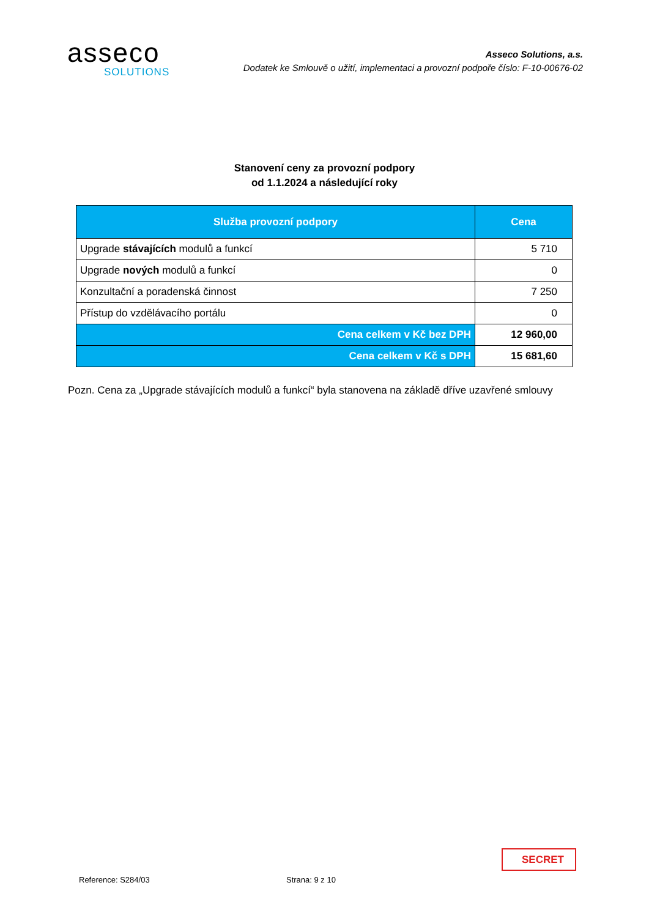asseco
SOLUTIONS
Asseco Solutions, a.s.
Dodatek ke Smlouvě o užití, implementaci a provozní podpoře číslo: F-10-00676-02
Stanovení ceny za provozní podpory
od 1.1.2024 a následující roky
| Služba provozní podpory | Cena |
| --- | --- |
| Upgrade stávajících modulů a funkcí | 5 710 |
| Upgrade nových modulů a funkcí | 0 |
| Konzultační a poradenská činnost | 7 250 |
| Přístup do vzdělávacího portálu | 0 |
| Cena celkem v Kč bez DPH | 12 960,00 |
| Cena celkem v Kč s DPH | 15 681,60 |
Pozn. Cena za „Upgrade stávajících modulů a funkcí“ byla stanovena na základě dříve uzavřené smlouvy
SECRET
Reference: S284/03 Strana: 9 z 10